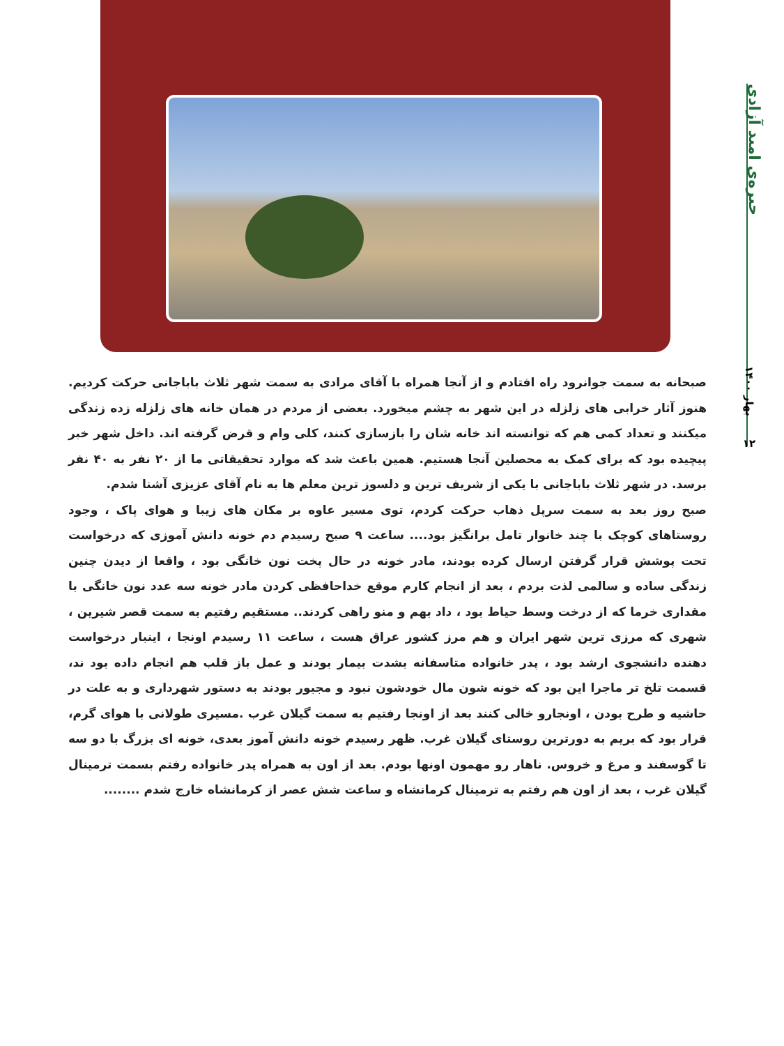جیره‌ی امید آزادی
بهار ۱۴۰۰
۱۲
صبحانه به سمت جوانرود راه افتادم و از آنجا همراه با آقای مرادی به سمت شهر ثلاث باباجانی حرکت کردیم. هنوز آثار خرابی های زلزله در این شهر به چشم میخورد. بعضی از مردم در همان خانه های زلزله زده زندگی میکنند و تعداد کمی هم که توانسته اند خانه شان را بازسازی کنند، کلی وام و قرض گرفته اند. داخل شهر خبر پیچیده بود که برای کمک به محصلین آنجا هستیم. همین باعث شد که موارد تحقیقاتی ما از ۲۰ نفر به ۴۰ نفر برسد. در شهر ثلاث باباجانی با یکی از شریف ترین و دلسوز ترین معلم ها به نام آقای عزیزی آشنا شدم.
صبح روز بعد به سمت سرپل ذهاب حرکت کردم، توی مسیر عاوه بر مکان های زیبا و هوای پاک ، وجود روستاهای کوچک با چند خانوار تامل برانگیز بود.... ساعت ۹ صبح رسیدم دم خونه دانش آموزی که درخواست تحت پوشش قرار گرفتن ارسال کرده بودند، مادر خونه در حال پخت نون خانگی بود ، واقعا از دیدن چنین زندگی ساده و سالمی لذت بردم ، بعد از انجام کارم موقع خداحافظی کردن مادر خونه سه عدد نون خانگی با مقداری خرما که از درخت وسط حیاط بود ، داد بهم و منو راهی کردند.. مستقیم رفتیم به سمت قصر شیرین ، شهری که مرزی ترین شهر ایران و هم مرز کشور عراق هست ، ساعت ۱۱ رسیدم اونجا ، اینبار درخواست دهنده دانشجوی ارشد بود ، پدر خانواده متاسفانه بشدت بیمار بودند و عمل باز قلب هم انجام داده بود ند، قسمت تلخ تر ماجرا این بود که خونه شون مال خودشون نبود و مجبور بودند به دستور شهرداری و به علت در حاشیه و طرح بودن ، اونجارو خالی کنند بعد از اونجا رفتیم به سمت گیلان غرب .مسیری طولانی با هوای گرم، قرار بود که بریم به دورترین روستای گیلان غرب. ظهر رسیدم خونه دانش آموز بعدی، خونه ای بزرگ با دو سه تا گوسفند و مرغ و خروس. ناهار رو مهمون اونها بودم. بعد از اون به همراه پدر خانواده رفتم بسمت ترمینال گیلان غرب ، بعد از اون هم رفتم به ترمینال کرمانشاه و ساعت شش عصر از کرمانشاه خارج شدم ........